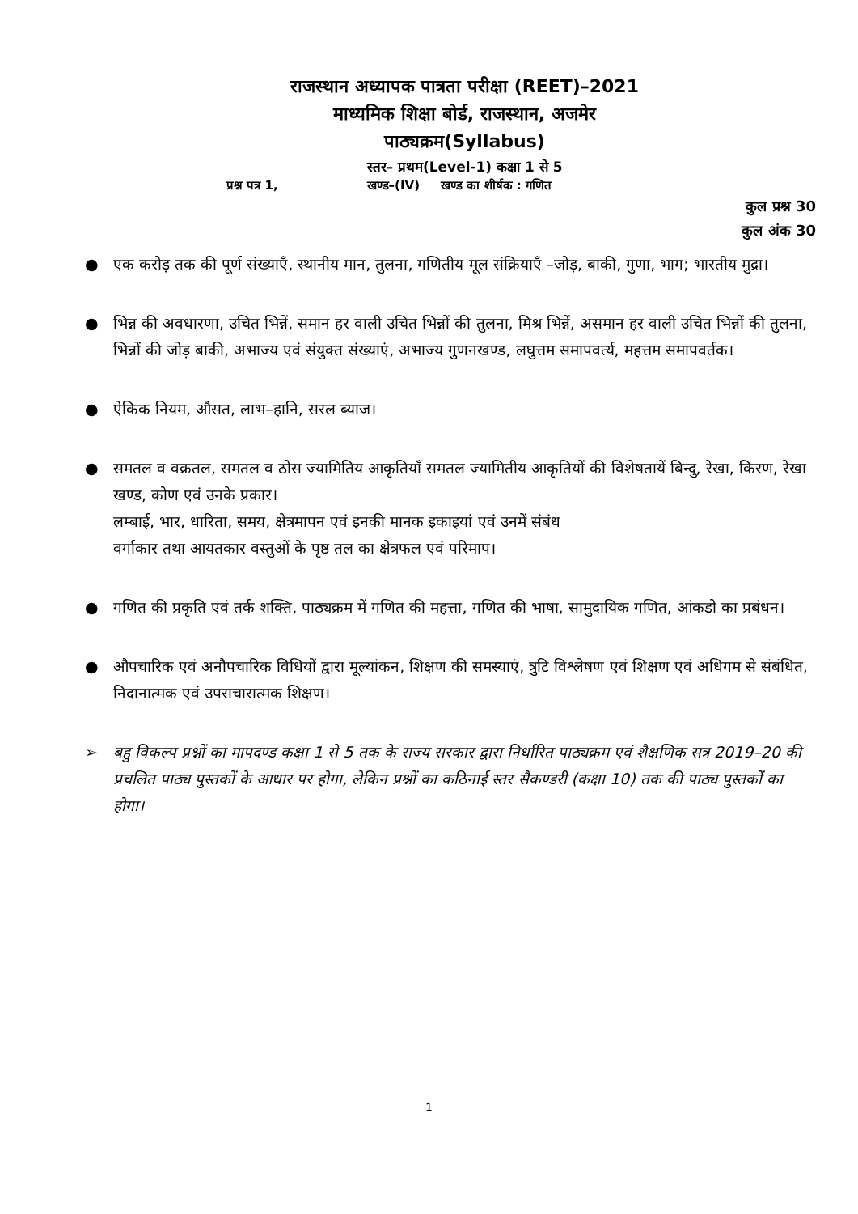राजस्थान अध्यापक पात्रता परीक्षा (REET)–2021
माध्यमिक शिक्षा बोर्ड, राजस्थान, अजमेर
पाठ्यक्रम(Syllabus)
स्तर– प्रथम(Level-1) कक्षा 1 से 5
प्रश्न पत्र 1, खण्ड–(IV) खण्ड का शीर्षक : गणित
कुल प्रश्न 30
कुल अंक 30
● एक करोड़ तक की पूर्ण संख्याएँ, स्थानीय मान, तुलना, गणितीय मूल संक्रियाएँ –जोड़, बाकी, गुणा, भाग; भारतीय मुद्रा।
● भिन्न की अवधारणा, उचित भिन्नें, समान हर वाली उचित भिन्नों की तुलना, मिश्र भिन्नें, असमान हर वाली उचित भिन्नों की तुलना, भिन्नों की जोड़ बाकी, अभाज्य एवं संयुक्त संख्याएं, अभाज्य गुणनखण्ड, लघुत्तम समापवर्त्य, महत्तम समापवर्तक।
● ऐकिक नियम, औसत, लाभ–हानि, सरल ब्याज।
● समतल व वक्रतल, समतल व ठोस ज्यामितिय आकृतियाँ समतल ज्यामितीय आकृतियों की विशेषतायें बिन्दु, रेखा, किरण, रेखा खण्ड, कोण एवं उनके प्रकार।
लम्बाई, भार, धारिता, समय, क्षेत्रमापन एवं इनकी मानक इकाइयां एवं उनमें संबंध
वर्गाकार तथा आयतकार वस्तुओं के पृष्ठ तल का क्षेत्रफल एवं परिमाप।
● गणित की प्रकृति एवं तर्क शक्ति, पाठ्यक्रम में गणित की महत्ता, गणित की भाषा, सामुदायिक गणित, आंकडो का प्रबंधन।
● औपचारिक एवं अनौपचारिक विधियों द्वारा मूल्यांकन, शिक्षण की समस्याएं, त्रुटि विश्लेषण एवं शिक्षण एवं अधिगम से संबंधित, निदानात्मक एवं उपराचारात्मक शिक्षण।
➢ बहु विकल्प प्रश्नों का मापदण्ड कक्षा 1 से 5 तक के राज्य सरकार द्वारा निर्धारित पाठ्यक्रम एवं शैक्षणिक सत्र 2019–20 की प्रचलित पाठ्य पुस्तकों के आधार पर होगा, लेकिन प्रश्नों का कठिनाई स्तर सैकण्डरी (कक्षा 10) तक की पाठ्य पुस्तकों का होगा।
1